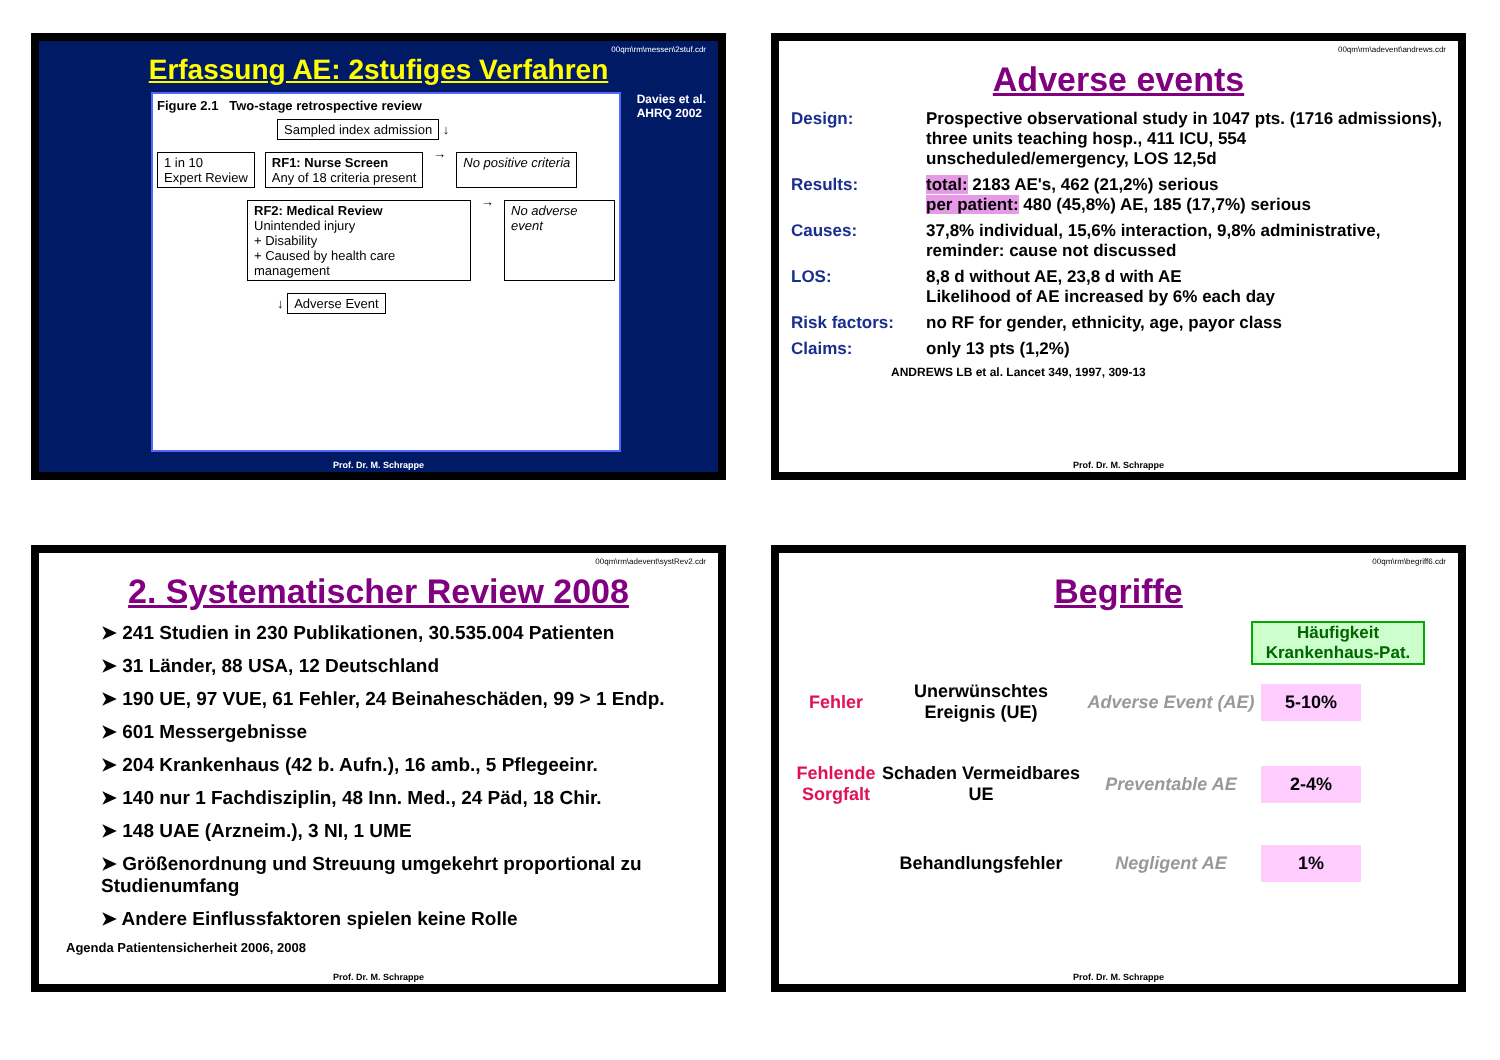00qm\rm\messen\2stuf.cdr
Erfassung AE: 2stufiges Verfahren
Figure 2.1 Two-stage retrospective review
Sampled index admission ↓
1 in 10
Expert Review RF1: Nurse Screen
Any of 18 criteria present → No positive criteria
RF2: Medical Review
Unintended injury
+ Disability
+ Caused by health care management → No adverse event
↓ Adverse Event
Davies et al.
AHRQ 2002
Prof. Dr. M. Schrappe
00qm\rm\adevent\andrews.cdr
Adverse events
Design: Prospective observational study in 1047 pts. (1716 admissions), three units teaching hosp., 411 ICU, 554 unscheduled/emergency, LOS 12,5d
Results: total: 2183 AE's, 462 (21,2%) serious
per patient: 480 (45,8%) AE, 185 (17,7%) serious
Causes: 37,8% individual, 15,6% interaction, 9,8% administrative, reminder: cause not discussed
LOS: 8,8 d without AE, 23,8 d with AE
Likelihood of AE increased by 6% each day
Risk factors: no RF for gender, ethnicity, age, payor class
Claims: only 13 pts (1,2%)
ANDREWS LB et al. Lancet 349, 1997, 309-13
Prof. Dr. M. Schrappe
00qm\rm\adevent\systRev2.cdr
2. Systematischer Review 2008
➤ 241 Studien in 230 Publikationen, 30.535.004 Patienten
➤ 31 Länder, 88 USA, 12 Deutschland
➤ 190 UE, 97 VUE, 61 Fehler, 24 Beinaheschäden, 99 > 1 Endp.
➤ 601 Messergebnisse
➤ 204 Krankenhaus (42 b. Aufn.), 16 amb., 5 Pflegeeinr.
➤ 140 nur 1 Fachdisziplin, 48 Inn. Med., 24 Päd, 18 Chir.
➤ 148 UAE (Arzneim.), 3 NI, 1 UME
➤ Größenordnung und Streuung umgekehrt proportional zu Studienumfang
➤ Andere Einflussfaktoren spielen keine Rolle
Agenda Patientensicherheit 2006, 2008
Prof. Dr. M. Schrappe
00qm\rm\begriff6.cdr
Begriffe
Häufigkeit Krankenhaus-Pat.
Fehler
Unerwünschtes Ereignis (UE)
Adverse Event (AE)
5-10%
Fehlende Sorgfalt
Schaden Vermeidbares UE
Preventable AE
2-4%
Behandlungsfehler
Negligent AE
1%
Prof. Dr. M. Schrappe